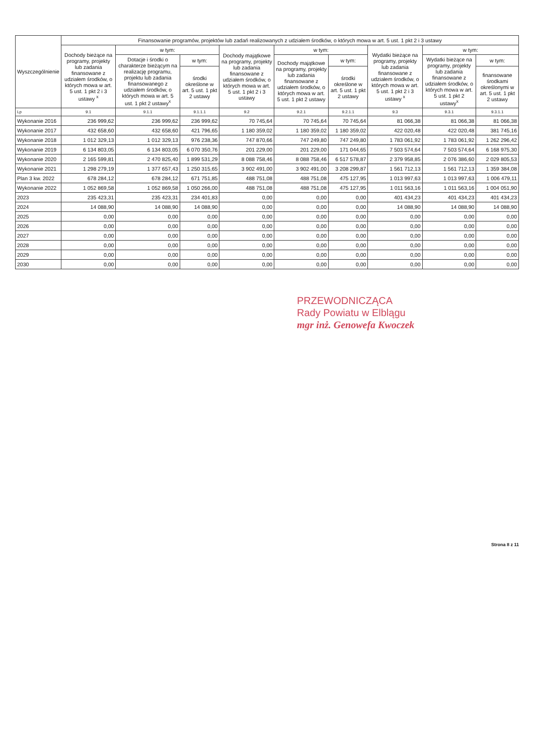| Wyszczególnienie | Finansowanie programów, projektów lub zadań realizowanych z udziałem środków, o których mowa w art. 5 ust. 1 pkt 2 i 3 ustawy | | | | | | | | |
| --- | --- | --- | --- | --- | --- | --- | --- | --- | --- |
| | Dochody bieżące na programy, projekty lub zadania finansowane z udziałem środków, o których mowa w art. 5 ust. 1 pkt 2 i 3 ustawy <sup>x</sup> | w tym: | | Dochody majątkowe na programy, projekty lub zadania finansowane z udziałem środków, o których mowa w art. 5 ust. 1 pkt 2 i 3 ustawy | w tym: | | Wydatki bieżące na programy, projekty lub zadania finansowane z udziałem środków, o których mowa w art. 5 ust. 1 pkt 2 i 3 ustawy <sup>x</sup> | w tym: | |
| | | Dotacje i środki o charakterze bieżącym na realizację programu, projektu lub zadania finansowanego z udziałem środków, o których mowa w art. 5 ust. 1 pkt 2 ustawy<sup>x</sup> | w tym: | | Dochody majątkowe na programy, projekty lub zadania finansowane z udziałem środków, o których mowa w art. 5 ust. 1 pkt 2 ustawy | w tym: | | Wydatki bieżące na programy, projekty lub zadania finansowane z udziałem środków, o których mowa w art. 5 ust. 1 pkt 2 ustawy<sup>x</sup> | w tym: |
| | | | środki określone w art. 5 ust. 1 pkt 2 ustawy | | | środki określone w art. 5 ust. 1 pkt 2 ustawy | | | finansowane środkami określonymi w art. 5 ust. 1 pkt 2 ustawy |
| Lp | 9.1 | 9.1.1 | 9.1.1.1 | 9.2 | 9.2.1 | 9.2.1.1 | 9.3 | 9.3.1 | 9.3.1.1 |
| Wykonanie 2016 | 236 999,62 | 236 999,62 | 236 999,62 | 70 745,64 | 70 745,64 | 70 745,64 | 81 066,38 | 81 066,38 | 81 066,38 |
| Wykonanie 2017 | 432 658,60 | 432 658,60 | 421 796,65 | 1 180 359,02 | 1 180 359,02 | 1 180 359,02 | 422 020,48 | 422 020,48 | 381 745,16 |
| Wykonanie 2018 | 1 012 329,13 | 1 012 329,13 | 976 238,36 | 747 870,66 | 747 249,80 | 747 249,80 | 1 783 061,92 | 1 783 061,92 | 1 262 296,42 |
| Wykonanie 2019 | 6 134 803,05 | 6 134 803,05 | 6 070 350,76 | 201 229,00 | 201 229,00 | 171 044,65 | 7 503 574,64 | 7 503 574,64 | 6 168 975,30 |
| Wykonanie 2020 | 2 165 599,81 | 2 470 825,40 | 1 899 531,29 | 8 088 758,46 | 8 088 758,46 | 6 517 578,87 | 2 379 958,85 | 2 076 386,60 | 2 029 805,53 |
| Wykonanie 2021 | 1 298 279,19 | 1 377 657,43 | 1 250 315,65 | 3 902 491,00 | 3 902 491,00 | 3 208 299,87 | 1 561 712,13 | 1 561 712,13 | 1 359 384,08 |
| Plan 3 kw. 2022 | 678 284,12 | 678 284,12 | 671 751,85 | 488 751,08 | 488 751,08 | 475 127,95 | 1 013 997,63 | 1 013 997,63 | 1 006 479,11 |
| Wykonanie 2022 | 1 052 869,58 | 1 052 869,58 | 1 050 266,00 | 488 751,08 | 488 751,08 | 475 127,95 | 1 011 563,16 | 1 011 563,16 | 1 004 051,90 |
| 2023 | 235 423,31 | 235 423,31 | 234 401,83 | 0,00 | 0,00 | 0,00 | 401 434,23 | 401 434,23 | 401 434,23 |
| 2024 | 14 088,90 | 14 088,90 | 14 088,90 | 0,00 | 0,00 | 0,00 | 14 088,90 | 14 088,90 | 14 088,90 |
| 2025 | 0,00 | 0,00 | 0,00 | 0,00 | 0,00 | 0,00 | 0,00 | 0,00 | 0,00 |
| 2026 | 0,00 | 0,00 | 0,00 | 0,00 | 0,00 | 0,00 | 0,00 | 0,00 | 0,00 |
| 2027 | 0,00 | 0,00 | 0,00 | 0,00 | 0,00 | 0,00 | 0,00 | 0,00 | 0,00 |
| 2028 | 0,00 | 0,00 | 0,00 | 0,00 | 0,00 | 0,00 | 0,00 | 0,00 | 0,00 |
| 2029 | 0,00 | 0,00 | 0,00 | 0,00 | 0,00 | 0,00 | 0,00 | 0,00 | 0,00 |
| 2030 | 0,00 | 0,00 | 0,00 | 0,00 | 0,00 | 0,00 | 0,00 | 0,00 | 0,00 |
PRZEWODNICZĄCA
Rady Powiatu w Elblągu
mgr inż. Genowefa Kwoczek
Strona 8 z 11